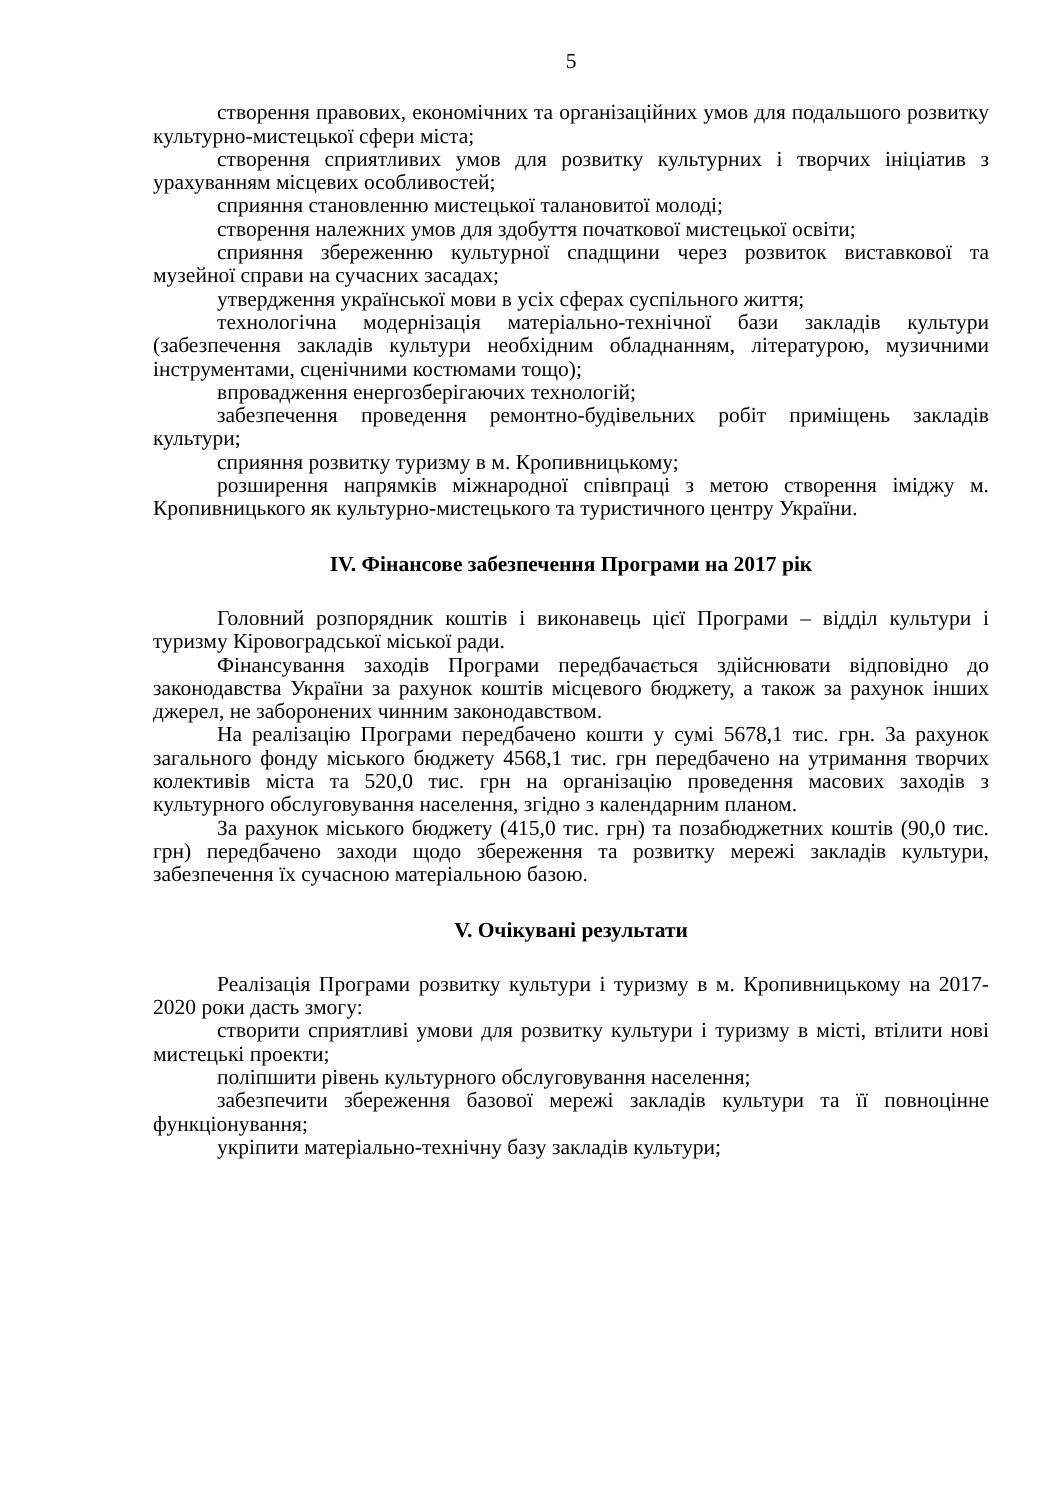5
створення правових, економічних та організаційних умов для подальшого розвитку культурно-мистецької сфери міста;
створення сприятливих умов для розвитку культурних і творчих ініціатив з урахуванням місцевих особливостей;
сприяння становленню мистецької талановитої молоді;
створення належних умов для здобуття початкової мистецької освіти;
сприяння збереженню культурної спадщини через розвиток виставкової та музейної справи на сучасних засадах;
утвердження української мови в усіх сферах суспільного життя;
технологічна модернізація матеріально-технічної бази закладів культури (забезпечення закладів культури необхідним обладнанням, літературою, музичними інструментами, сценічними костюмами тощо);
впровадження енергозберігаючих технологій;
забезпечення проведення ремонтно-будівельних робіт приміщень закладів культури;
сприяння розвитку туризму в м. Кропивницькому;
розширення напрямків міжнародної співпраці з метою створення іміджу м. Кропивницького як культурно-мистецького та туристичного центру України.
IV. Фінансове забезпечення Програми на 2017 рік
Головний розпорядник коштів і виконавець цієї Програми – відділ культури і туризму Кіровоградської міської ради.
Фінансування заходів Програми передбачається здійснювати відповідно до законодавства України за рахунок коштів місцевого бюджету, а також за рахунок інших джерел, не заборонених чинним законодавством.
На реалізацію Програми передбачено кошти у сумі 5678,1 тис. грн. За рахунок загального фонду міського бюджету 4568,1 тис. грн передбачено на утримання творчих колективів міста та 520,0 тис. грн на організацію проведення масових заходів з культурного обслуговування населення, згідно з календарним планом.
За рахунок міського бюджету (415,0 тис. грн) та позабюджетних коштів (90,0 тис. грн) передбачено заходи щодо збереження та розвитку мережі закладів культури, забезпечення їх сучасною матеріальною базою.
V. Очікувані результати
Реалізація Програми розвитку культури і туризму в м. Кропивницькому на 2017-2020 роки дасть змогу:
створити сприятливі умови для розвитку культури і туризму в місті, втілити нові мистецькі проекти;
поліпшити рівень культурного обслуговування населення;
забезпечити збереження базової мережі закладів культури та її повноцінне функціонування;
укріпити матеріально-технічну базу закладів культури;